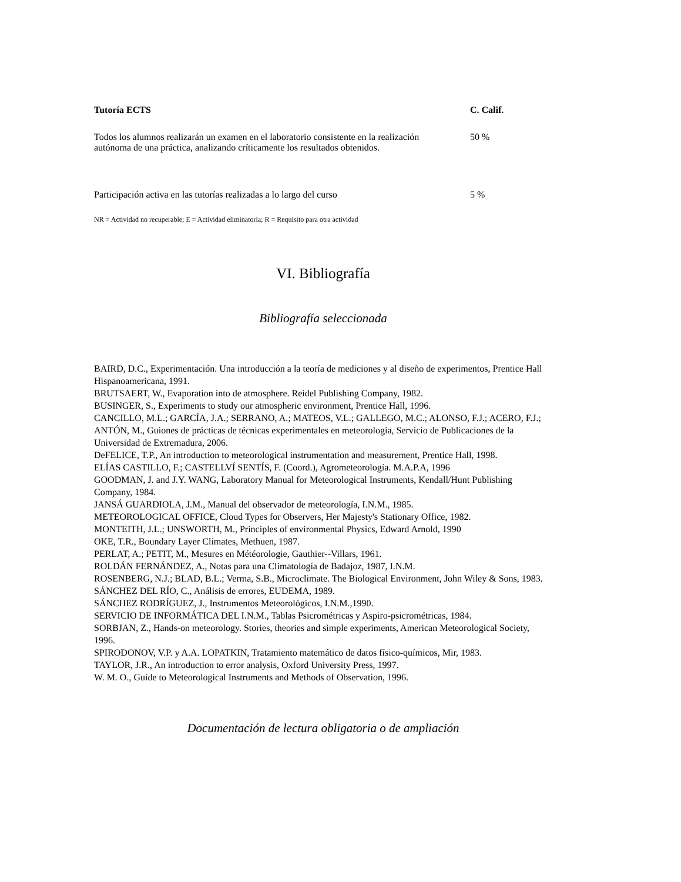| Tutoría ECTS | C. Calif. |
| --- | --- |
| Todos los alumnos realizarán un examen en el laboratorio consistente en la realización autónoma de una práctica, analizando críticamente los resultados obtenidos. | 50 % |
| Participación activa en las tutorías realizadas a lo largo del curso | 5 % |
NR = Actividad no recuperable; E = Actividad eliminatoria; R = Requisito para otra actividad
VI. Bibliografía
Bibliografía seleccionada
BAIRD, D.C., Experimentación. Una introducción a la teoría de mediciones y al diseño de experimentos, Prentice Hall Hispanoamericana, 1991.
BRUTSAERT, W., Evaporation into de atmosphere. Reidel Publishing Company, 1982.
BUSINGER, S., Experiments to study our atmospheric environment, Prentice Hall, 1996.
CANCILLO, M.L.; GARCÍA, J.A.; SERRANO, A.; MATEOS, V.L.; GALLEGO, M.C.; ALONSO, F.J.; ACERO, F.J.; ANTÓN, M., Guiones de prácticas de técnicas experimentales en meteorología, Servicio de Publicaciones de la Universidad de Extremadura, 2006.
DeFELICE, T.P., An introduction to meteorological instrumentation and measurement, Prentice Hall, 1998.
ELÍAS CASTILLO, F.; CASTELLVÍ SENTÍS, F. (Coord.), Agrometeorología. M.A.P.A, 1996
GOODMAN, J. and J.Y. WANG, Laboratory Manual for Meteorological Instruments, Kendall/Hunt Publishing Company, 1984.
JANSÁ GUARDIOLA, J.M., Manual del observador de meteorología, I.N.M., 1985.
METEOROLOGICAL OFFICE, Cloud Types for Observers, Her Majesty's Stationary Office, 1982.
MONTEITH, J.L.; UNSWORTH, M., Principles of environmental Physics, Edward Arnold, 1990
OKE, T.R., Boundary Layer Climates, Methuen, 1987.
PERLAT, A.; PETIT, M., Mesures en Météorologie, Gauthier--Villars, 1961.
ROLDÁN FERNÁNDEZ, A., Notas para una Climatología de Badajoz, 1987, I.N.M.
ROSENBERG, N.J.; BLAD, B.L.; Verma, S.B., Microclimate. The Biological Environment, John Wiley & Sons, 1983.
SÁNCHEZ DEL RÍO, C., Análisis de errores, EUDEMA, 1989.
SÁNCHEZ RODRÍGUEZ, J., Instrumentos Meteorológicos, I.N.M.,1990.
SERVICIO DE INFORMÁTICA DEL I.N.M., Tablas Psicrométricas y Aspiro-psicrométricas, 1984.
SORBJAN, Z., Hands-on meteorology. Stories, theories and simple experiments, American Meteorological Society, 1996.
SPIRODONOV, V.P. y A.A. LOPATKIN, Tratamiento matemático de datos físico-químicos, Mir, 1983.
TAYLOR, J.R., An introduction to error analysis, Oxford University Press, 1997.
W. M. O., Guide to Meteorological Instruments and Methods of Observation, 1996.
Documentación de lectura obligatoria o de ampliación